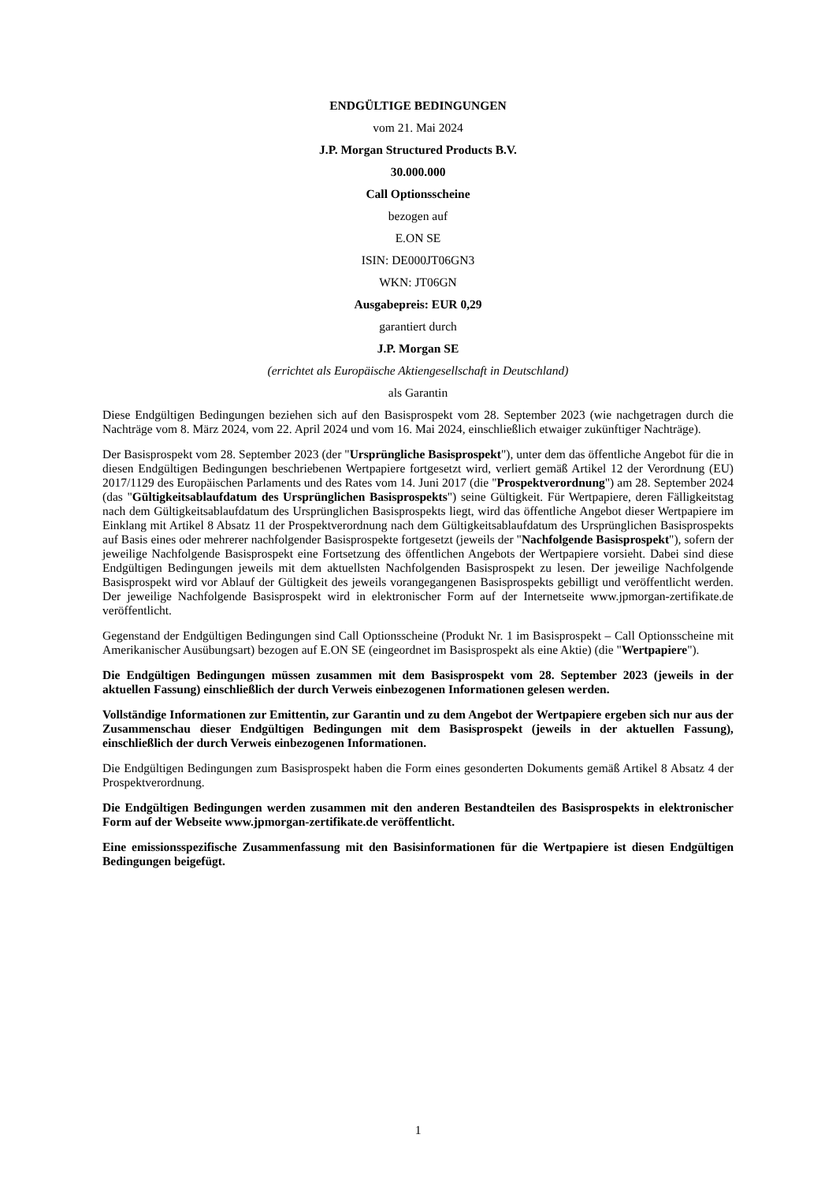ENDGÜLTIGE BEDINGUNGEN
vom 21. Mai 2024
J.P. Morgan Structured Products B.V.
30.000.000
Call Optionsscheine
bezogen auf
E.ON SE
ISIN: DE000JT06GN3
WKN: JT06GN
Ausgabepreis: EUR 0,29
garantiert durch
J.P. Morgan SE
(errichtet als Europäische Aktiengesellschaft in Deutschland)
als Garantin
Diese Endgültigen Bedingungen beziehen sich auf den Basisprospekt vom 28. September 2023 (wie nachgetragen durch die Nachträge vom 8. März 2024, vom 22. April 2024 und vom 16. Mai 2024, einschließlich etwaiger zukünftiger Nachträge).
Der Basisprospekt vom 28. September 2023 (der "Ursprüngliche Basisprospekt"), unter dem das öffentliche Angebot für die in diesen Endgültigen Bedingungen beschriebenen Wertpapiere fortgesetzt wird, verliert gemäß Artikel 12 der Verordnung (EU) 2017/1129 des Europäischen Parlaments und des Rates vom 14. Juni 2017 (die "Prospektverordnung") am 28. September 2024 (das "Gültigkeitsablaufdatum des Ursprünglichen Basisprospekts") seine Gültigkeit. Für Wertpapiere, deren Fälligkeitstag nach dem Gültigkeitsablaufdatum des Ursprünglichen Basisprospekts liegt, wird das öffentliche Angebot dieser Wertpapiere im Einklang mit Artikel 8 Absatz 11 der Prospektverordnung nach dem Gültigkeitsablaufdatum des Ursprünglichen Basisprospekts auf Basis eines oder mehrerer nachfolgender Basisprospekte fortgesetzt (jeweils der "Nachfolgende Basisprospekt"), sofern der jeweilige Nachfolgende Basisprospekt eine Fortsetzung des öffentlichen Angebots der Wertpapiere vorsieht. Dabei sind diese Endgültigen Bedingungen jeweils mit dem aktuellsten Nachfolgenden Basisprospekt zu lesen. Der jeweilige Nachfolgende Basisprospekt wird vor Ablauf der Gültigkeit des jeweils vorangegangenen Basisprospekts gebilligt und veröffentlicht werden. Der jeweilige Nachfolgende Basisprospekt wird in elektronischer Form auf der Internetseite www.jpmorgan-zertifikate.de veröffentlicht.
Gegenstand der Endgültigen Bedingungen sind Call Optionsscheine (Produkt Nr. 1 im Basisprospekt – Call Optionsscheine mit Amerikanischer Ausübungsart) bezogen auf E.ON SE (eingeordnet im Basisprospekt als eine Aktie) (die "Wertpapiere").
Die Endgültigen Bedingungen müssen zusammen mit dem Basisprospekt vom 28. September 2023 (jeweils in der aktuellen Fassung) einschließlich der durch Verweis einbezogenen Informationen gelesen werden.
Vollständige Informationen zur Emittentin, zur Garantin und zu dem Angebot der Wertpapiere ergeben sich nur aus der Zusammenschau dieser Endgültigen Bedingungen mit dem Basisprospekt (jeweils in der aktuellen Fassung), einschließlich der durch Verweis einbezogenen Informationen.
Die Endgültigen Bedingungen zum Basisprospekt haben die Form eines gesonderten Dokuments gemäß Artikel 8 Absatz 4 der Prospektverordnung.
Die Endgültigen Bedingungen werden zusammen mit den anderen Bestandteilen des Basisprospekts in elektronischer Form auf der Webseite www.jpmorgan-zertifikate.de veröffentlicht.
Eine emissionsspezifische Zusammenfassung mit den Basisinformationen für die Wertpapiere ist diesen Endgültigen Bedingungen beigefügt.
1